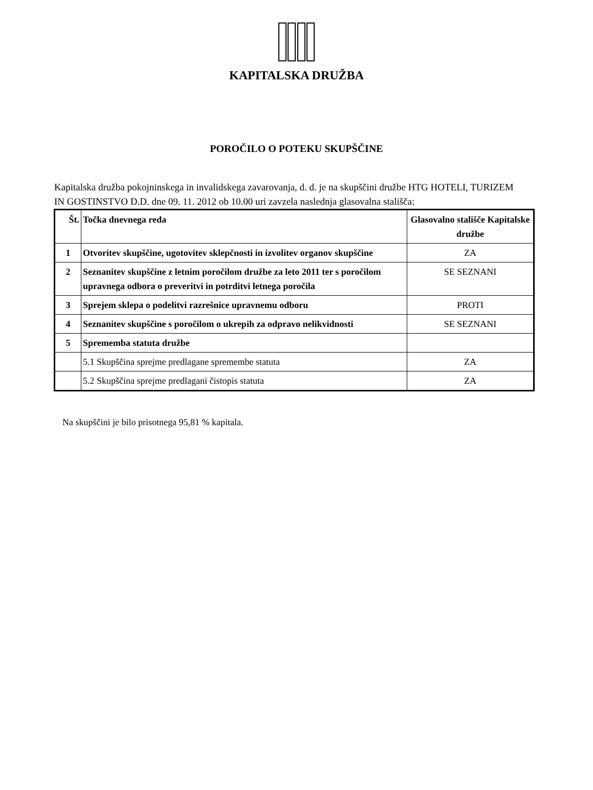KAPITALSKA DRUŽBA
POROČILO O POTEKU SKUPŠČINE
Kapitalska družba pokojninskega in invalidskega zavarovanja, d. d. je na skupščini družbe HTG HOTELI, TURIZEM IN GOSTINSTVO D.D. dne 09. 11. 2012 ob 10.00 uri zavzela naslednja glasovalna stališča:
| Št. | Točka dnevnega reda | Glasovalno stališče Kapitalske družbe |
| --- | --- | --- |
| 1 | Otvoritev skupščine, ugotovitev sklepčnosti in izvolitev organov skupščine | ZA |
| 2 | Seznanitev skupščine z letnim poročilom družbe za leto 2011 ter s poročilom upravnega odbora o preveritvi in potrditvi letnega poročila | SE SEZNANI |
| 3 | Sprejem sklepa o podelitvi razrešnice upravnemu odboru | PROTI |
| 4 | Seznanitev skupščine s poročilom o ukrepih za odpravo nelikvidnosti | SE SEZNANI |
| 5 | Sprememba statuta družbe | |
| | 5.1 Skupščina sprejme predlagane spremembe statuta | ZA |
| | 5.2 Skupščina sprejme predlagani čistopis statuta | ZA |
Na skupščini je bilo prisotnega 95,81 % kapitala.